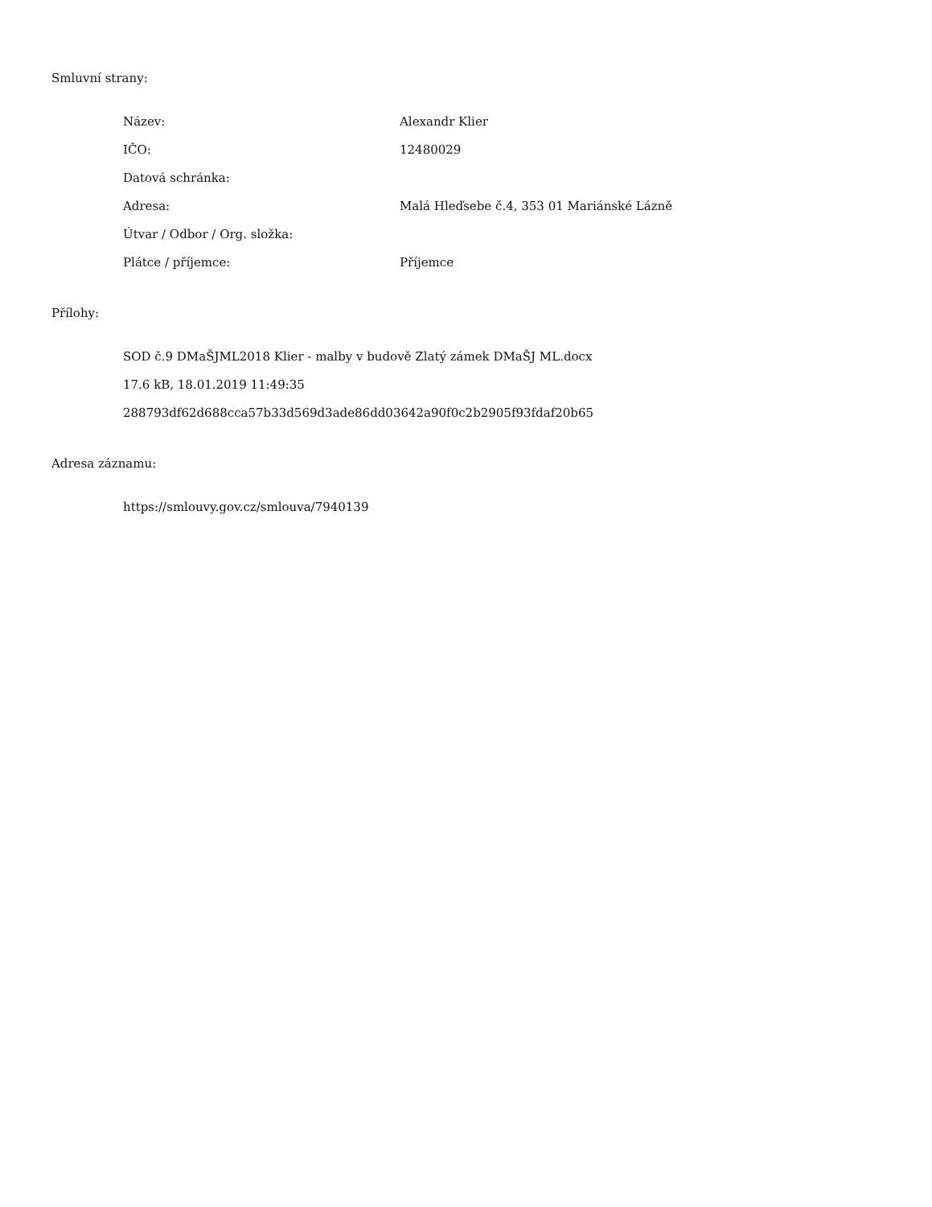Smluvní strany:
| Název: | Alexandr Klier |
| IČO: | 12480029 |
| Datová schránka: | |
| Adresa: | Malá Hleďsebe č.4, 353 01 Mariánské Lázně |
| Útvar / Odbor / Org. složka: | |
| Plátce / příjemce: | Příjemce |
Přílohy:
SOD č.9 DMaŠJML2018 Klier - malby v budově Zlatý zámek DMaŠJ ML.docx
17.6 kB, 18.01.2019 11:49:35
288793df62d688cca57b33d569d3ade86dd03642a90f0c2b2905f93fdaf20b65
Adresa záznamu:
https://smlouvy.gov.cz/smlouva/7940139